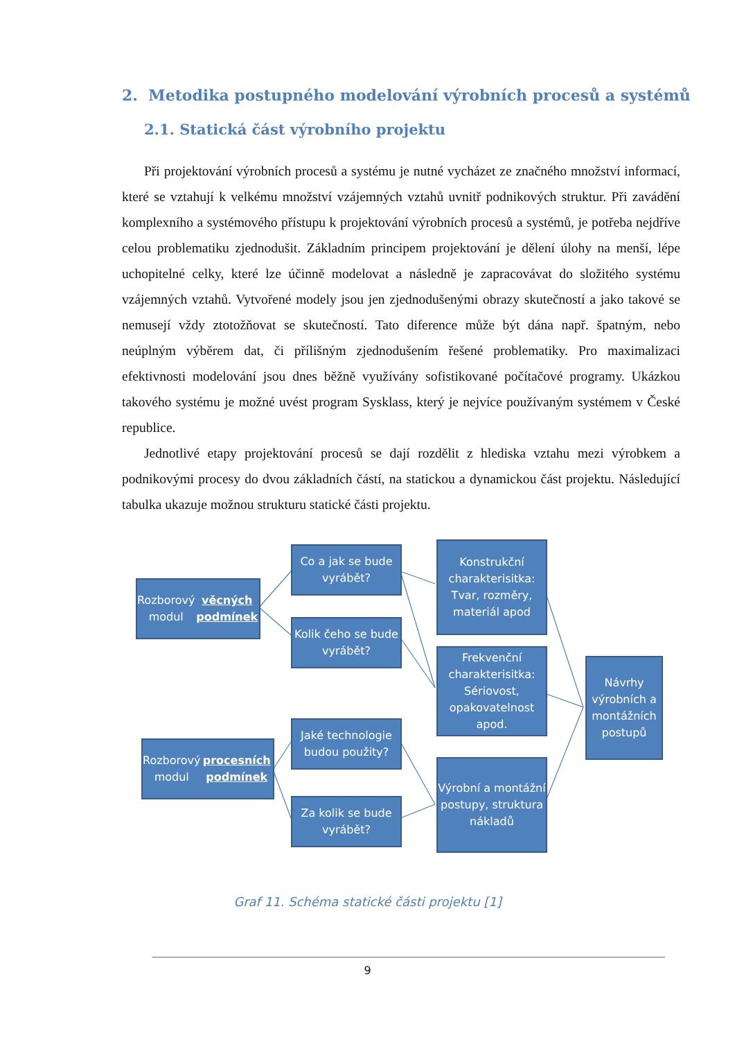2. Metodika postupného modelování výrobních procesů a systémů
2.1. Statická část výrobního projektu
Při projektování výrobních procesů a systému je nutné vycházet ze značného množství informací, které se vztahují k velkému množství vzájemných vztahů uvnitř podnikových struktur. Při zavádění komplexního a systémového přístupu k projektování výrobních procesů a systémů, je potřeba nejdříve celou problematiku zjednodušit. Základním principem projektování je dělení úlohy na menší, lépe uchopitelné celky, které lze účinně modelovat a následně je zapracovávat do složitého systému vzájemných vztahů. Vytvořené modely jsou jen zjednodušenými obrazy skutečností a jako takové se nemusejí vždy ztotožňovat se skutečností. Tato diference může být dána např. špatným, nebo neúplným výběrem dat, či přílišným zjednodušením řešené problematiky. Pro maximalizaci efektivnosti modelování jsou dnes běžně využívány sofistikované počítačové programy. Ukázkou takového systému je možné uvést program Sysklass, který je nejvíce používaným systémem v České republice.
Jednotlivé etapy projektování procesů se dají rozdělit z hlediska vztahu mezi výrobkem a podnikovými procesy do dvou základních částí, na statickou a dynamickou část projektu. Následující tabulka ukazuje možnou strukturu statické části projektu.
Rozborový modul
věcných podmínek
Co a jak se bude vyrábět?
Kolik čeho se bude vyrábět?
Konstrukční charakterisitka: Tvar, rozměry, materiál apod
Frekvenční charakterisitka: Sériovost, opakovatelnost apod.
Návrhy výrobních a montážních postupů
Rozborový modul
procesních podmínek
Jaké technologie budou použity?
Za kolik se bude vyrábět?
Výrobní a montážní postupy, struktura nákladů
Graf 11. Schéma statické části projektu [1]
9